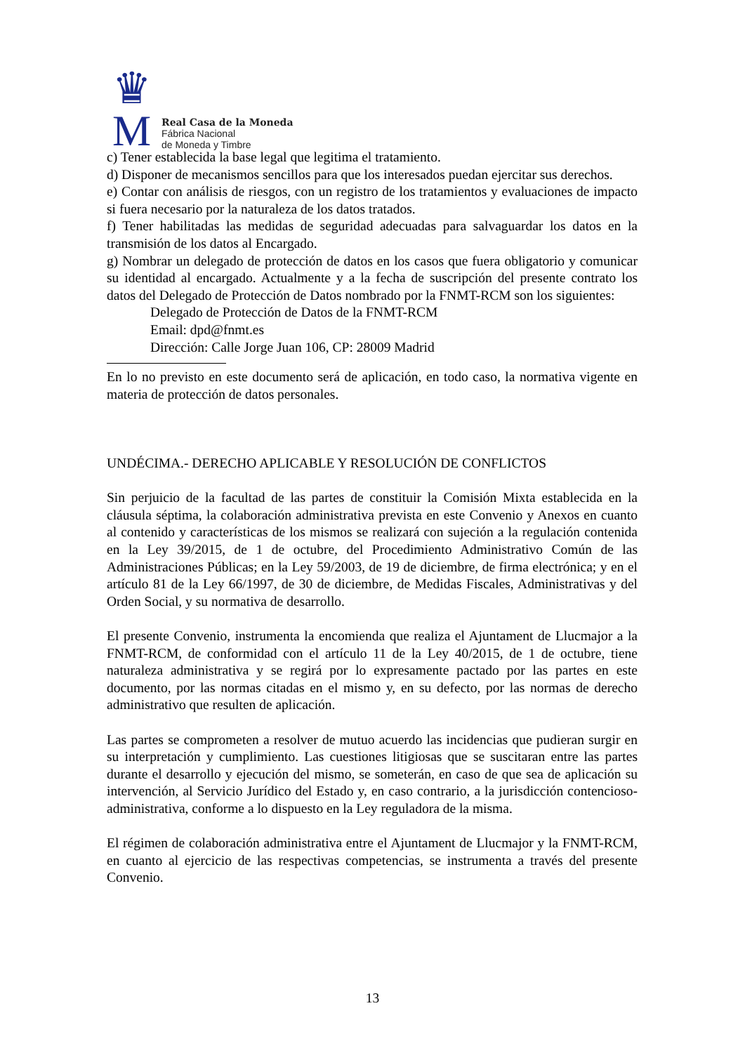♛
M
Real Casa de la Moneda
Fábrica Nacional
de Moneda y Timbre
c) Tener establecida la base legal que legitima el tratamiento.
d) Disponer de mecanismos sencillos para que los interesados puedan ejercitar sus derechos.
e) Contar con análisis de riesgos, con un registro de los tratamientos y evaluaciones de impacto si fuera necesario por la naturaleza de los datos tratados.
f) Tener habilitadas las medidas de seguridad adecuadas para salvaguardar los datos en la transmisión de los datos al Encargado.
g) Nombrar un delegado de protección de datos en los casos que fuera obligatorio y comunicar su identidad al encargado. Actualmente y a la fecha de suscripción del presente contrato los datos del Delegado de Protección de Datos nombrado por la FNMT-RCM son los siguientes:
Delegado de Protección de Datos de la FNMT-RCM
Email: dpd@fnmt.es
Dirección: Calle Jorge Juan 106, CP: 28009 Madrid
En lo no previsto en este documento será de aplicación, en todo caso, la normativa vigente en materia de protección de datos personales.
UNDÉCIMA.- DERECHO APLICABLE Y RESOLUCIÓN DE CONFLICTOS
Sin perjuicio de la facultad de las partes de constituir la Comisión Mixta establecida en la cláusula séptima, la colaboración administrativa prevista en este Convenio y Anexos en cuanto al contenido y características de los mismos se realizará con sujeción a la regulación contenida en la Ley 39/2015, de 1 de octubre, del Procedimiento Administrativo Común de las Administraciones Públicas; en la Ley 59/2003, de 19 de diciembre, de firma electrónica; y en el artículo 81 de la Ley 66/1997, de 30 de diciembre, de Medidas Fiscales, Administrativas y del Orden Social, y su normativa de desarrollo.
El presente Convenio, instrumenta la encomienda que realiza el Ajuntament de Llucmajor a la FNMT-RCM, de conformidad con el artículo 11 de la Ley 40/2015, de 1 de octubre, tiene naturaleza administrativa y se regirá por lo expresamente pactado por las partes en este documento, por las normas citadas en el mismo y, en su defecto, por las normas de derecho administrativo que resulten de aplicación.
Las partes se comprometen a resolver de mutuo acuerdo las incidencias que pudieran surgir en su interpretación y cumplimiento. Las cuestiones litigiosas que se suscitaran entre las partes durante el desarrollo y ejecución del mismo, se someterán, en caso de que sea de aplicación su intervención, al Servicio Jurídico del Estado y, en caso contrario, a la jurisdicción contencioso-administrativa, conforme a lo dispuesto en la Ley reguladora de la misma.
El régimen de colaboración administrativa entre el Ajuntament de Llucmajor y la FNMT-RCM, en cuanto al ejercicio de las respectivas competencias, se instrumenta a través del presente Convenio.
13